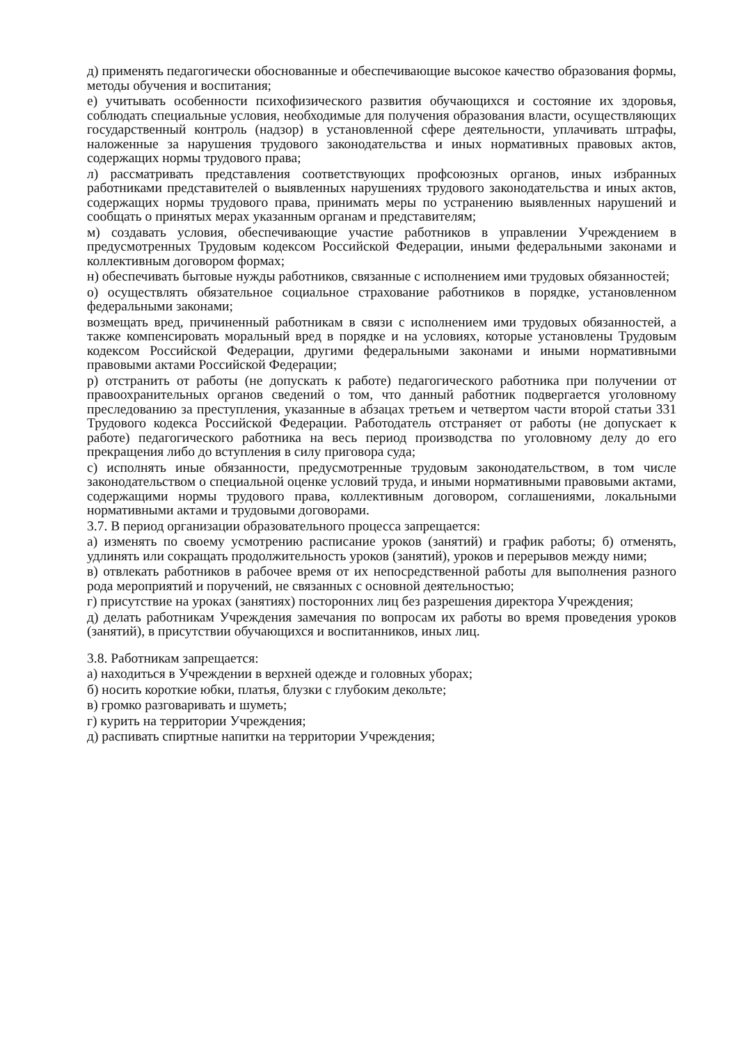д) применять педагогически обоснованные и обеспечивающие высокое качество образования формы, методы обучения и воспитания;
е) учитывать особенности психофизического развития обучающихся и состояние их здоровья, соблюдать специальные условия, необходимые для получения образования власти, осуществляющих государственный контроль (надзор) в установленной сфере деятельности, уплачивать штрафы, наложенные за нарушения трудового законодательства и иных нормативных правовых актов, содержащих нормы трудового права;
л) рассматривать представления соответствующих профсоюзных органов, иных избранных работниками представителей о выявленных нарушениях трудового законодательства и иных актов, содержащих нормы трудового права, принимать меры по устранению выявленных нарушений и сообщать о принятых мерах указанным органам и представителям;
м) создавать условия, обеспечивающие участие работников в управлении Учреждением в предусмотренных Трудовым кодексом Российской Федерации, иными федеральными законами и коллективным договором формах;
н) обеспечивать бытовые нужды работников, связанные с исполнением ими трудовых обязанностей;
о) осуществлять обязательное социальное страхование работников в порядке, установленном федеральными законами;
возмещать вред, причиненный работникам в связи с исполнением ими трудовых обязанностей, а также компенсировать моральный вред в порядке и на условиях, которые установлены Трудовым кодексом Российской Федерации, другими федеральными законами и иными нормативными правовыми актами Российской Федерации;
р) отстранить от работы (не допускать к работе) педагогического работника при получении от правоохранительных органов сведений о том, что данный работник подвергается уголовному преследованию за преступления, указанные в абзацах третьем и четвертом части второй статьи 331 Трудового кодекса Российской Федерации. Работодатель отстраняет от работы (не допускает к работе) педагогического работника на весь период производства по уголовному делу до его прекращения либо до вступления в силу приговора суда;
с) исполнять иные обязанности, предусмотренные трудовым законодательством, в том числе законодательством о специальной оценке условий труда, и иными нормативными правовыми актами, содержащими нормы трудового права, коллективным договором, соглашениями, локальными нормативными актами и трудовыми договорами.
3.7. В период организации образовательного процесса запрещается:
а) изменять по своему усмотрению расписание уроков (занятий) и график работы; б) отменять, удлинять или сокращать продолжительность уроков (занятий), уроков и перерывов между ними;
в) отвлекать работников в рабочее время от их непосредственной работы для выполнения разного рода мероприятий и поручений, не связанных с основной деятельностью;
г) присутствие на уроках (занятиях) посторонних лиц без разрешения директора Учреждения;
д) делать работникам Учреждения замечания по вопросам их работы во время проведения уроков (занятий), в присутствии обучающихся и воспитанников, иных лиц.
3.8. Работникам запрещается:
а) находиться в Учреждении в верхней одежде и головных уборах;
б) носить короткие юбки, платья, блузки с глубоким декольте;
в) громко разговаривать и шуметь;
г) курить на территории Учреждения;
д) распивать спиртные напитки на территории Учреждения;